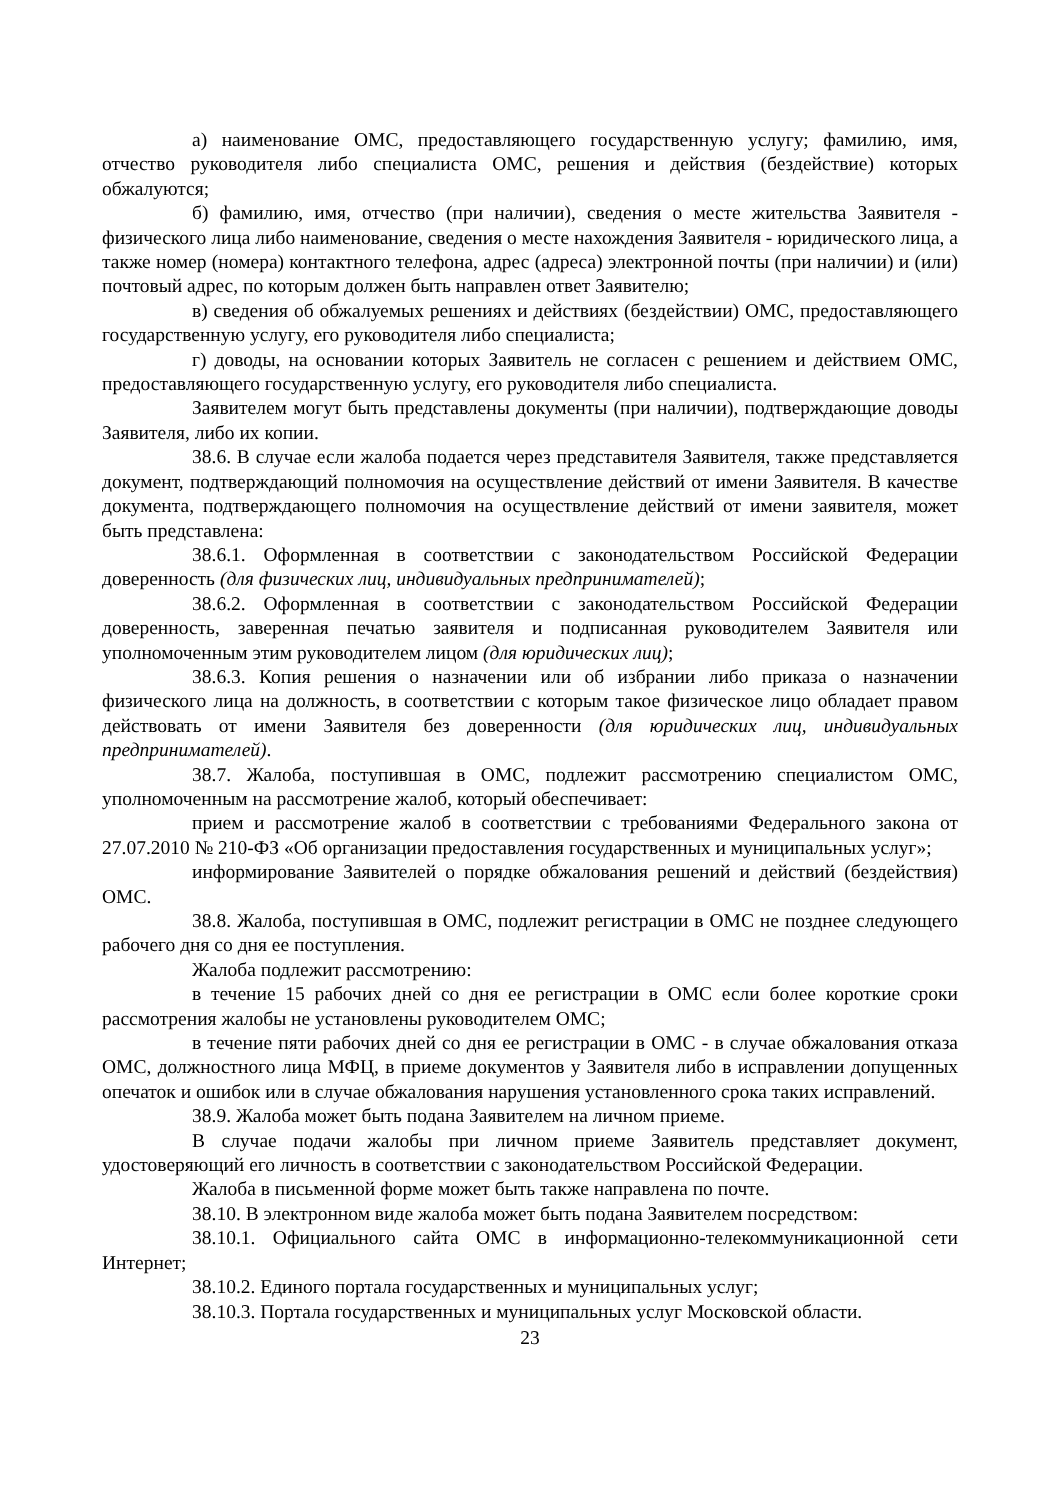а) наименование ОМС, предоставляющего государственную услугу; фамилию, имя, отчество руководителя либо специалиста ОМС, решения и действия (бездействие) которых обжалуются;
б) фамилию, имя, отчество (при наличии), сведения о месте жительства Заявителя - физического лица либо наименование, сведения о месте нахождения Заявителя - юридического лица, а также номер (номера) контактного телефона, адрес (адреса) электронной почты (при наличии) и (или) почтовый адрес, по которым должен быть направлен ответ Заявителю;
в) сведения об обжалуемых решениях и действиях (бездействии) ОМС, предоставляющего государственную услугу, его руководителя либо специалиста;
г) доводы, на основании которых Заявитель не согласен с решением и действием ОМС, предоставляющего государственную услугу, его руководителя либо специалиста.
Заявителем могут быть представлены документы (при наличии), подтверждающие доводы Заявителя, либо их копии.
38.6. В случае если жалоба подается через представителя Заявителя, также представляется документ, подтверждающий полномочия на осуществление действий от имени Заявителя. В качестве документа, подтверждающего полномочия на осуществление действий от имени заявителя, может быть представлена:
38.6.1. Оформленная в соответствии с законодательством Российской Федерации доверенность (для физических лиц, индивидуальных предпринимателей);
38.6.2. Оформленная в соответствии с законодательством Российской Федерации доверенность, заверенная печатью заявителя и подписанная руководителем Заявителя или уполномоченным этим руководителем лицом (для юридических лиц);
38.6.3. Копия решения о назначении или об избрании либо приказа о назначении физического лица на должность, в соответствии с которым такое физическое лицо обладает правом действовать от имени Заявителя без доверенности (для юридических лиц, индивидуальных предпринимателей).
38.7. Жалоба, поступившая в ОМС, подлежит рассмотрению специалистом ОМС, уполномоченным на рассмотрение жалоб, который обеспечивает:
прием и рассмотрение жалоб в соответствии с требованиями Федерального закона от 27.07.2010 № 210-ФЗ «Об организации предоставления государственных и муниципальных услуг»;
информирование Заявителей о порядке обжалования решений и действий (бездействия) ОМС.
38.8. Жалоба, поступившая в ОМС, подлежит регистрации в ОМС не позднее следующего рабочего дня со дня ее поступления.
Жалоба подлежит рассмотрению:
в течение 15 рабочих дней со дня ее регистрации в ОМС если более короткие сроки рассмотрения жалобы не установлены руководителем ОМС;
в течение пяти рабочих дней со дня ее регистрации в ОМС - в случае обжалования отказа ОМС, должностного лица МФЦ, в приеме документов у Заявителя либо в исправлении допущенных опечаток и ошибок или в случае обжалования нарушения установленного срока таких исправлений.
38.9. Жалоба может быть подана Заявителем на личном приеме.
В случае подачи жалобы при личном приеме Заявитель представляет документ, удостоверяющий его личность в соответствии с законодательством Российской Федерации.
Жалоба в письменной форме может быть также направлена по почте.
38.10. В электронном виде жалоба может быть подана Заявителем посредством:
38.10.1. Официального сайта ОМС в информационно-телекоммуникационной сети Интернет;
38.10.2. Единого портала государственных и муниципальных услуг;
38.10.3. Портала государственных и муниципальных услуг Московской области.
23